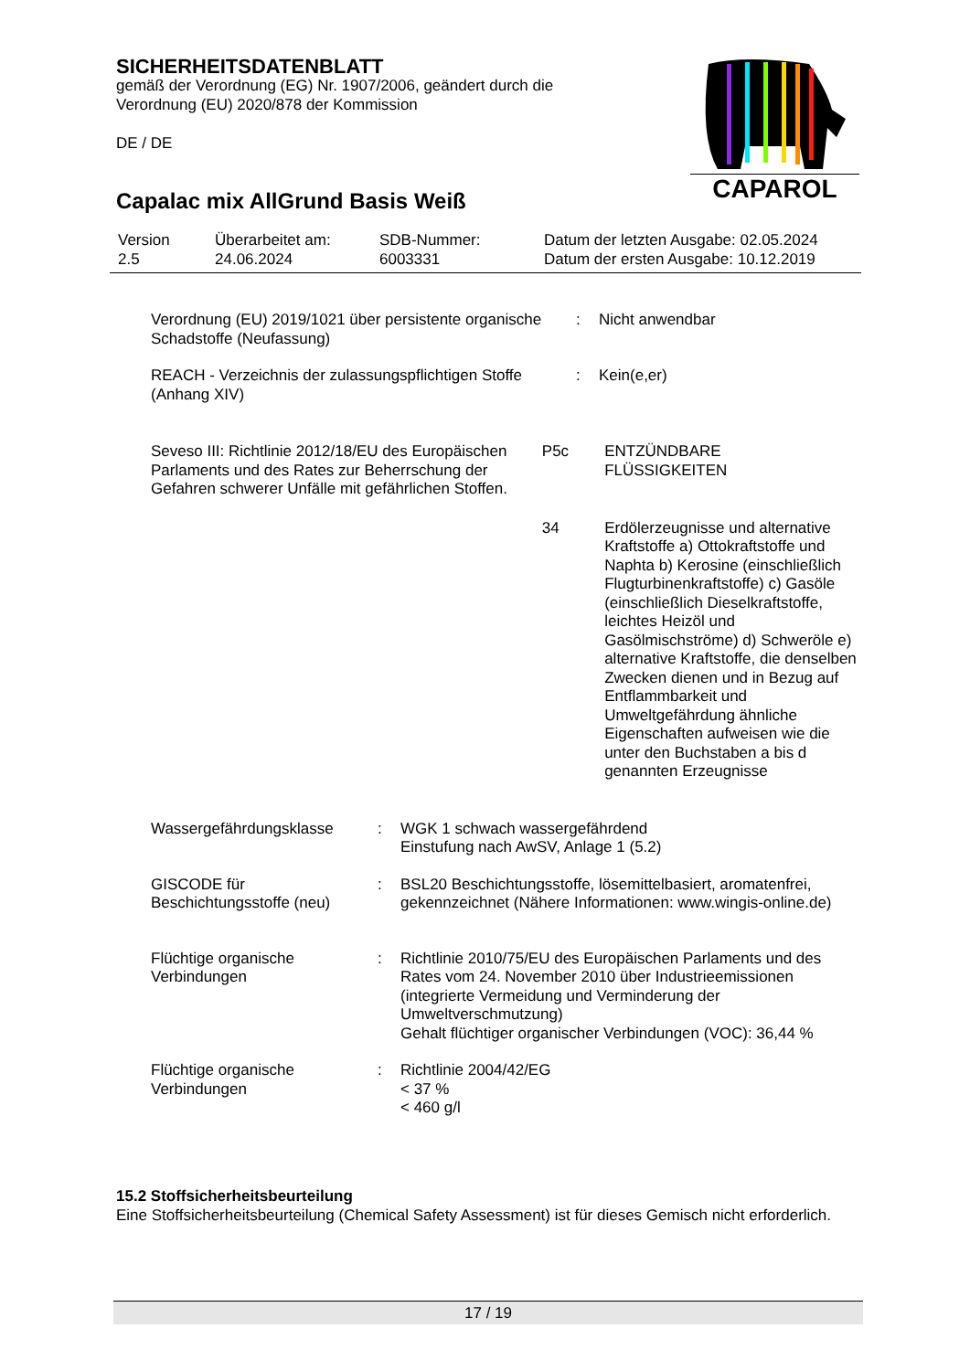SICHERHEITSDATENBLATT
gemäß der Verordnung (EG) Nr. 1907/2006, geändert durch die Verordnung (EU) 2020/878 der Kommission
DE / DE
Capalac mix AllGrund Basis Weiß
CAPAROL
| Version 2.5 | Überarbeitet am: 24.06.2024 | SDB-Nummer: 6003331 | Datum der letzten Ausgabe: 02.05.2024 Datum der ersten Ausgabe: 10.12.2019 |
| Verordnung (EU) 2019/1021 über persistente organische Schadstoffe (Neufassung) | : | Nicht anwendbar |
| REACH - Verzeichnis der zulassungspflichtigen Stoffe (Anhang XIV) | : | Kein(e,er) |
| Seveso III: Richtlinie 2012/18/EU des Europäischen Parlaments und des Rates zur Beherrschung der Gefahren schwerer Unfälle mit gefährlichen Stoffen. | P5c | ENTZÜNDBARE FLÜSSIGKEITEN |
| | 34 | Erdölerzeugnisse und alternative Kraftstoffe a) Ottokraftstoffe und Naphta b) Kerosine (einschließlich Flugturbinenkraftstoffe) c) Gasöle (einschließlich Dieselkraftstoffe, leichtes Heizöl und Gasölmischströme) d) Schweröle e) alternative Kraftstoffe, die denselben Zwecken dienen und in Bezug auf Entflammbarkeit und Umweltgefährdung ähnliche Eigenschaften aufweisen wie die unter den Buchstaben a bis d genannten Erzeugnisse |
| Wassergefährdungsklasse | : | WGK 1 schwach wassergefährdend Einstufung nach AwSV, Anlage 1 (5.2) |
| GISCODE für Beschichtungsstoffe (neu) | : | BSL20 Beschichtungsstoffe, lösemittelbasiert, aromatenfrei, gekennzeichnet (Nähere Informationen: www.wingis-online.de) |
| Flüchtige organische Verbindungen | : | Richtlinie 2010/75/EU des Europäischen Parlaments und des Rates vom 24. November 2010 über Industrieemissionen (integrierte Vermeidung und Verminderung der Umweltverschmutzung) Gehalt flüchtiger organischer Verbindungen (VOC): 36,44 % |
| Flüchtige organische Verbindungen | : | Richtlinie 2004/42/EG < 37 % < 460 g/l |
15.2 Stoffsicherheitsbeurteilung
Eine Stoffsicherheitsbeurteilung (Chemical Safety Assessment) ist für dieses Gemisch nicht erforderlich.
17 / 19